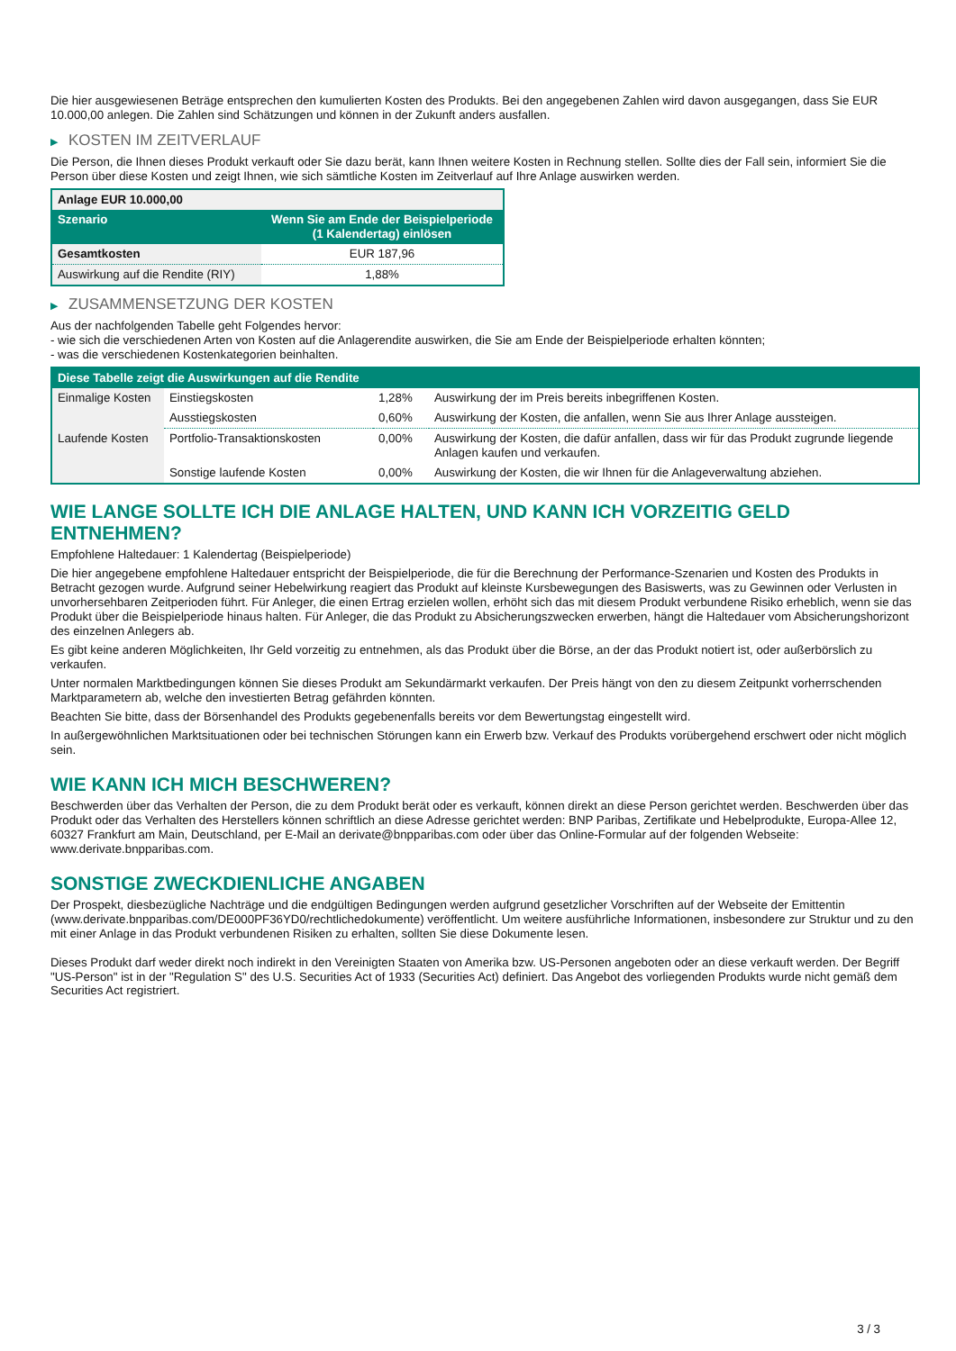Die hier ausgewiesenen Beträge entsprechen den kumulierten Kosten des Produkts. Bei den angegebenen Zahlen wird davon ausgegangen, dass Sie EUR 10.000,00 anlegen. Die Zahlen sind Schätzungen und können in der Zukunft anders ausfallen.
▶ KOSTEN IM ZEITVERLAUF
Die Person, die Ihnen dieses Produkt verkauft oder Sie dazu berät, kann Ihnen weitere Kosten in Rechnung stellen. Sollte dies der Fall sein, informiert Sie die Person über diese Kosten und zeigt Ihnen, wie sich sämtliche Kosten im Zeitverlauf auf Ihre Anlage auswirken werden.
| Anlage EUR 10.000,00 | |
| Szenario | Wenn Sie am Ende der Beispielperiode (1 Kalendertag) einlösen |
| Gesamtkosten | EUR 187,96 |
| Auswirkung auf die Rendite (RIY) | 1,88% |
▶ ZUSAMMENSETZUNG DER KOSTEN
Aus der nachfolgenden Tabelle geht Folgendes hervor:
- wie sich die verschiedenen Arten von Kosten auf die Anlagerendite auswirken, die Sie am Ende der Beispielperiode erhalten könnten;
- was die verschiedenen Kostenkategorien beinhalten.
| Diese Tabelle zeigt die Auswirkungen auf die Rendite | | | |
| --- | --- | --- | --- |
| Einmalige Kosten | Einstiegskosten | 1,28% | Auswirkung der im Preis bereits inbegriffenen Kosten. |
| | Ausstiegskosten | 0,60% | Auswirkung der Kosten, die anfallen, wenn Sie aus Ihrer Anlage aussteigen. |
| Laufende Kosten | Portfolio-Transaktionskosten | 0,00% | Auswirkung der Kosten, die dafür anfallen, dass wir für das Produkt zugrunde liegende Anlagen kaufen und verkaufen. |
| | Sonstige laufende Kosten | 0,00% | Auswirkung der Kosten, die wir Ihnen für die Anlageverwaltung abziehen. |
WIE LANGE SOLLTE ICH DIE ANLAGE HALTEN, UND KANN ICH VORZEITIG GELD ENTNEHMEN?
Empfohlene Haltedauer: 1 Kalendertag (Beispielperiode)
Die hier angegebene empfohlene Haltedauer entspricht der Beispielperiode, die für die Berechnung der Performance-Szenarien und Kosten des Produkts in Betracht gezogen wurde. Aufgrund seiner Hebelwirkung reagiert das Produkt auf kleinste Kursbewegungen des Basiswerts, was zu Gewinnen oder Verlusten in unvorhersehbaren Zeitperioden führt. Für Anleger, die einen Ertrag erzielen wollen, erhöht sich das mit diesem Produkt verbundene Risiko erheblich, wenn sie das Produkt über die Beispielperiode hinaus halten. Für Anleger, die das Produkt zu Absicherungszwecken erwerben, hängt die Haltedauer vom Absicherungshorizont des einzelnen Anlegers ab.
Es gibt keine anderen Möglichkeiten, Ihr Geld vorzeitig zu entnehmen, als das Produkt über die Börse, an der das Produkt notiert ist, oder außerbörslich zu verkaufen.
Unter normalen Marktbedingungen können Sie dieses Produkt am Sekundärmarkt verkaufen. Der Preis hängt von den zu diesem Zeitpunkt vorherrschenden Marktparametern ab, welche den investierten Betrag gefährden könnten.
Beachten Sie bitte, dass der Börsenhandel des Produkts gegebenenfalls bereits vor dem Bewertungstag eingestellt wird.
In außergewöhnlichen Marktsituationen oder bei technischen Störungen kann ein Erwerb bzw. Verkauf des Produkts vorübergehend erschwert oder nicht möglich sein.
WIE KANN ICH MICH BESCHWEREN?
Beschwerden über das Verhalten der Person, die zu dem Produkt berät oder es verkauft, können direkt an diese Person gerichtet werden. Beschwerden über das Produkt oder das Verhalten des Herstellers können schriftlich an diese Adresse gerichtet werden: BNP Paribas, Zertifikate und Hebelprodukte, Europa-Allee 12, 60327 Frankfurt am Main, Deutschland, per E-Mail an derivate@bnpparibas.com oder über das Online-Formular auf der folgenden Webseite: www.derivate.bnpparibas.com.
SONSTIGE ZWECKDIENLICHE ANGABEN
Der Prospekt, diesbezügliche Nachträge und die endgültigen Bedingungen werden aufgrund gesetzlicher Vorschriften auf der Webseite der Emittentin (www.derivate.bnpparibas.com/DE000PF36YD0/rechtlichedokumente) veröffentlicht. Um weitere ausführliche Informationen, insbesondere zur Struktur und zu den mit einer Anlage in das Produkt verbundenen Risiken zu erhalten, sollten Sie diese Dokumente lesen.
Dieses Produkt darf weder direkt noch indirekt in den Vereinigten Staaten von Amerika bzw. US-Personen angeboten oder an diese verkauft werden. Der Begriff "US-Person" ist in der "Regulation S" des U.S. Securities Act of 1933 (Securities Act) definiert. Das Angebot des vorliegenden Produkts wurde nicht gemäß dem Securities Act registriert.
3 / 3